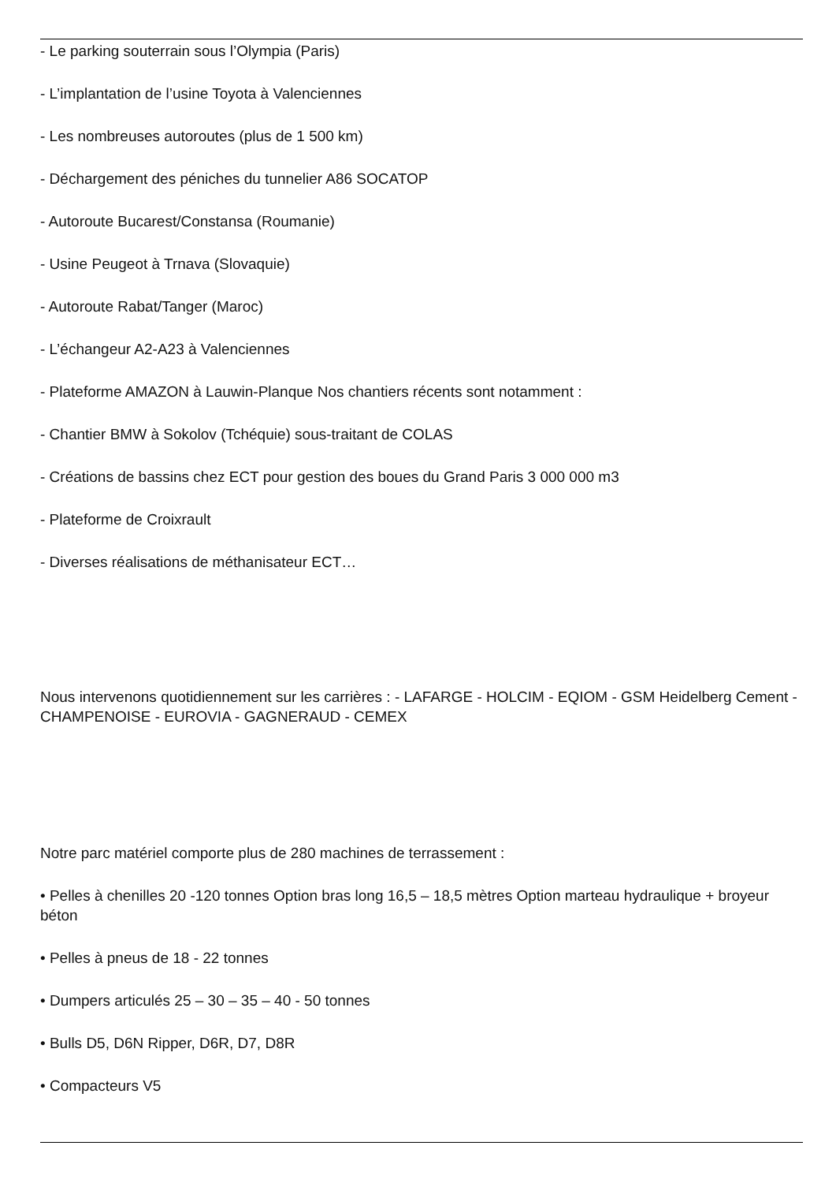- Le parking souterrain sous l’Olympia (Paris)
- L’implantation de l’usine Toyota à Valenciennes
- Les nombreuses autoroutes (plus de 1 500 km)
- Déchargement des péniches du tunnelier A86 SOCATOP
- Autoroute Bucarest/Constansa (Roumanie)
- Usine Peugeot à Trnava (Slovaquie)
- Autoroute Rabat/Tanger (Maroc)
- L’échangeur A2-A23 à Valenciennes
- Plateforme AMAZON à Lauwin-Planque Nos chantiers récents sont notamment :
- Chantier BMW à Sokolov (Tchéquie) sous-traitant de COLAS
- Créations de bassins chez ECT pour gestion des boues du Grand Paris 3 000 000 m3
- Plateforme de Croixrault
- Diverses réalisations de méthanisateur ECT…
Nous intervenons quotidiennement sur les carrières : - LAFARGE - HOLCIM - EQIOM - GSM Heidelberg Cement - CHAMPENOISE - EUROVIA - GAGNERAUD - CEMEX
Notre parc matériel comporte plus de 280 machines de terrassement :
• Pelles à chenilles 20 -120 tonnes Option bras long 16,5 – 18,5 mètres Option marteau hydraulique + broyeur béton
• Pelles à pneus de 18 - 22 tonnes
• Dumpers articulés 25 – 30 – 35 – 40 - 50 tonnes
• Bulls D5, D6N Ripper, D6R, D7, D8R
• Compacteurs V5